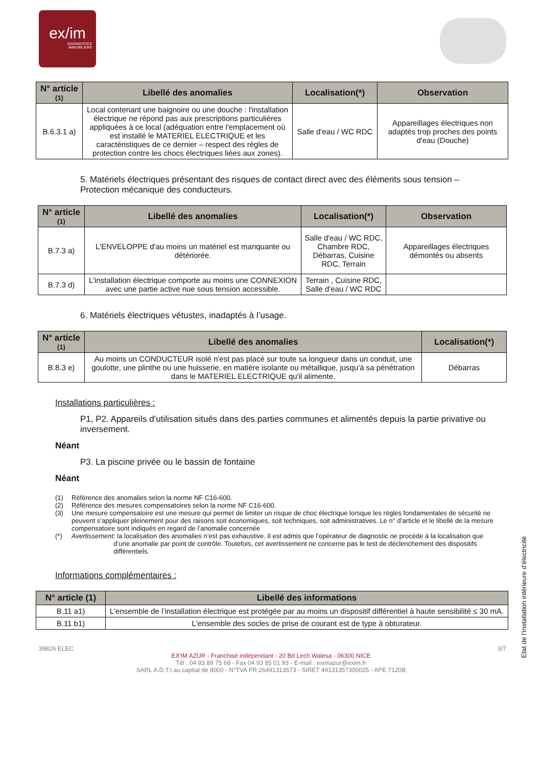ex/im
DIAGNOSTICS
IMMOBILIERS
| N° article (1) | Libellé des anomalies | Localisation(*) | Observation |
| --- | --- | --- | --- |
| B.6.3.1 a) | Local contenant une baignoire ou une douche : l'installation électrique ne répond pas aux prescriptions particulières appliquées à ce local (adéquation entre l'emplacement où est installé le MATERIEL ELECTRIQUE et les caractéristiques de ce dernier – respect des règles de protection contre les chocs électriques liées aux zones). | Salle d'eau / WC RDC | Appareillages électriques non adaptés trop proches des points d'eau (Douche) |
5. Matériels électriques présentant des risques de contact direct avec des éléments sous tension – Protection mécanique des conducteurs.
| N° article (1) | Libellé des anomalies | Localisation(*) | Observation |
| --- | --- | --- | --- |
| B.7.3 a) | L'ENVELOPPE d'au moins un matériel est manquante ou détériorée. | Salle d'eau / WC RDC, Chambre RDC, Débarras, Cuisine RDC, Terrain | Appareillages électriques démontés ou absents |
| B.7.3 d) | L'installation électrique comporte au moins une CONNEXION avec une partie active nue sous tension accessible. | Terrain , Cuisine RDC, Salle d'eau / WC RDC | |
6. Matériels électriques vétustes, inadaptés à l’usage.
| N° article (1) | Libellé des anomalies | Localisation(*) |
| --- | --- | --- |
| B.8.3 e) | Au moins un CONDUCTEUR isolé n'est pas placé sur toute sa longueur dans un conduit, une goulotte, une plinthe ou une huisserie, en matière isolante ou métallique, jusqu'à sa pénétration dans le MATERIEL ELECTRIQUE qu'il alimente. | Débarras |
Installations particulières :
P1, P2. Appareils d’utilisation situés dans des parties communes et alimentés depuis la partie privative ou inversement.
Néant
P3. La piscine privée ou le bassin de fontaine
Néant
(1) Référence des anomalies selon la norme NF C16-600.
(2) Référence des mesures compensatoires selon la norme NF C16-600.
(3) Une mesure compensatoire est une mesure qui permet de limiter un risque de choc électrique lorsque les règles fondamentales de sécurité ne peuvent s’appliquer pleinement pour des raisons soit économiques, soit techniques, soit administratives. Le n° d’article et le libellé de la mesure compensatoire sont indiqués en regard de l’anomalie concernée
(*) Avertissement: la localisation des anomalies n’est pas exhaustive. Il est admis que l’opérateur de diagnostic ne procède à la localisation que d’une anomalie par point de contrôle. Toutefois, cet avertissement ne concerne pas le test de déclenchement des dispositifs différentiels.
Informations complémentaires :
| N° article (1) | Libellé des informations |
| --- | --- |
| B.11 a1) | L'ensemble de l’installation électrique est protégée par au moins un dispositif différentiel à haute sensibilité ≤ 30 mA. |
| B.11 b1) | L'ensemble des socles de prise de courant est de type à obturateur. |
Etat de l’installation intérieure d’électricité
39826 ELEC 3/7
EX'IM AZUR - Franchisé indépendant - 20 Bd Lech Walesa - 06300 NICE
Tél : 04 93 89 75 68 - Fax 04 93 85 01 93 - E-mail : eximazur@exim.fr
SARL A.D.T.I au capital de 8000 - N°TVA FR 26491313573 - SIRET 49131357300025 - APE 7120B